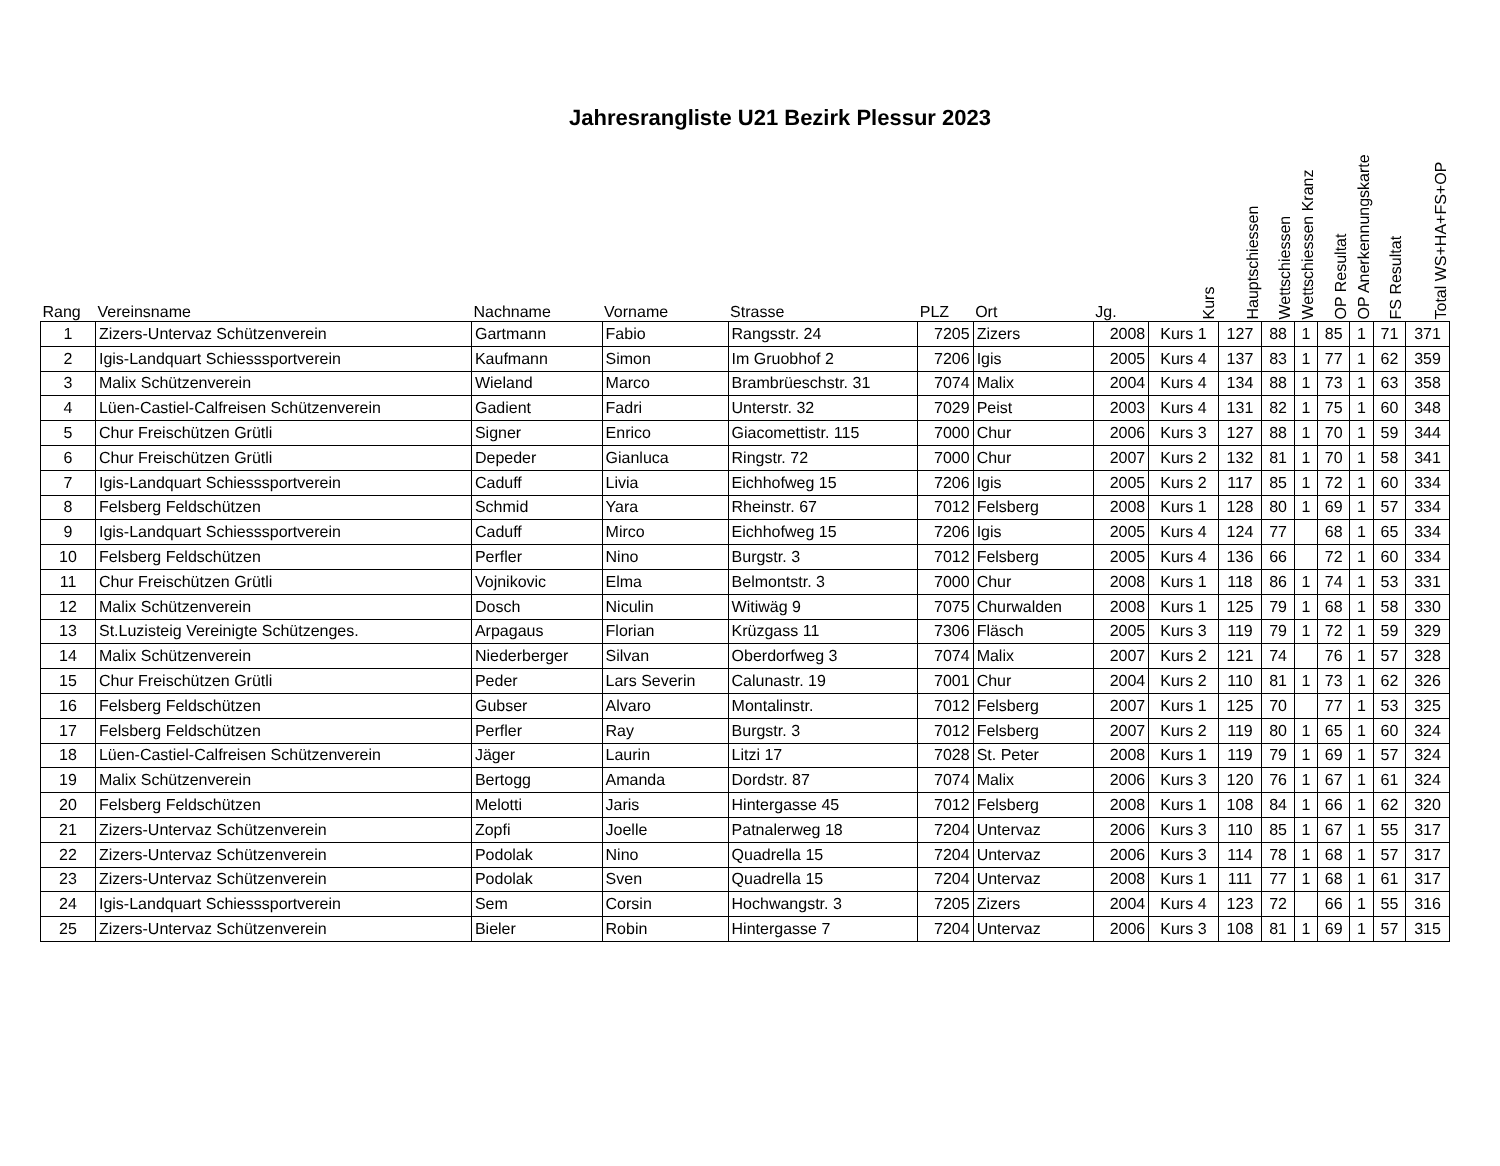Jahresrangliste U21 Bezirk Plessur 2023
| Rang | Vereinsname | Nachname | Vorname | Strasse | PLZ | Ort | Jg. | Kurs | Hauptschiessen | Wettschiessen | Wettschiessen Kranz | OP Resultat | OP Anerkennungskarte | FS Resultat | Total WS+HA+FS+OP |
| --- | --- | --- | --- | --- | --- | --- | --- | --- | --- | --- | --- | --- | --- | --- | --- |
| 1 | Zizers-Untervaz Schützenverein | Gartmann | Fabio | Rangsstr. 24 | 7205 | Zizers | 2008 | Kurs 1 | 127 | 88 | 1 | 85 | 1 | 71 | 371 |
| 2 | Igis-Landquart Schiesssportverein | Kaufmann | Simon | Im Gruobhof 2 | 7206 | Igis | 2005 | Kurs 4 | 137 | 83 | 1 | 77 | 1 | 62 | 359 |
| 3 | Malix Schützenverein | Wieland | Marco | Brambrüeschstr. 31 | 7074 | Malix | 2004 | Kurs 4 | 134 | 88 | 1 | 73 | 1 | 63 | 358 |
| 4 | Lüen-Castiel-Calfreisen Schützenverein | Gadient | Fadri | Unterstr. 32 | 7029 | Peist | 2003 | Kurs 4 | 131 | 82 | 1 | 75 | 1 | 60 | 348 |
| 5 | Chur Freischützen Grütli | Signer | Enrico | Giacomettistr. 115 | 7000 | Chur | 2006 | Kurs 3 | 127 | 88 | 1 | 70 | 1 | 59 | 344 |
| 6 | Chur Freischützen Grütli | Depeder | Gianluca | Ringstr. 72 | 7000 | Chur | 2007 | Kurs 2 | 132 | 81 | 1 | 70 | 1 | 58 | 341 |
| 7 | Igis-Landquart Schiesssportverein | Caduff | Livia | Eichhofweg 15 | 7206 | Igis | 2005 | Kurs 2 | 117 | 85 | 1 | 72 | 1 | 60 | 334 |
| 8 | Felsberg Feldschützen | Schmid | Yara | Rheinstr. 67 | 7012 | Felsberg | 2008 | Kurs 1 | 128 | 80 | 1 | 69 | 1 | 57 | 334 |
| 9 | Igis-Landquart Schiesssportverein | Caduff | Mirco | Eichhofweg 15 | 7206 | Igis | 2005 | Kurs 4 | 124 | 77 | | 68 | 1 | 65 | 334 |
| 10 | Felsberg Feldschützen | Perfler | Nino | Burgstr. 3 | 7012 | Felsberg | 2005 | Kurs 4 | 136 | 66 | | 72 | 1 | 60 | 334 |
| 11 | Chur Freischützen Grütli | Vojnikovic | Elma | Belmontstr. 3 | 7000 | Chur | 2008 | Kurs 1 | 118 | 86 | 1 | 74 | 1 | 53 | 331 |
| 12 | Malix Schützenverein | Dosch | Niculin | Witiwäg 9 | 7075 | Churwalden | 2008 | Kurs 1 | 125 | 79 | 1 | 68 | 1 | 58 | 330 |
| 13 | St.Luzisteig Vereinigte Schützenges. | Arpagaus | Florian | Krüzgass 11 | 7306 | Fläsch | 2005 | Kurs 3 | 119 | 79 | 1 | 72 | 1 | 59 | 329 |
| 14 | Malix Schützenverein | Niederberger | Silvan | Oberdorfweg 3 | 7074 | Malix | 2007 | Kurs 2 | 121 | 74 | | 76 | 1 | 57 | 328 |
| 15 | Chur Freischützen Grütli | Peder | Lars Severin | Calunastr. 19 | 7001 | Chur | 2004 | Kurs 2 | 110 | 81 | 1 | 73 | 1 | 62 | 326 |
| 16 | Felsberg Feldschützen | Gubser | Alvaro | Montalinstr. | 7012 | Felsberg | 2007 | Kurs 1 | 125 | 70 | | 77 | 1 | 53 | 325 |
| 17 | Felsberg Feldschützen | Perfler | Ray | Burgstr. 3 | 7012 | Felsberg | 2007 | Kurs 2 | 119 | 80 | 1 | 65 | 1 | 60 | 324 |
| 18 | Lüen-Castiel-Calfreisen Schützenverein | Jäger | Laurin | Litzi 17 | 7028 | St. Peter | 2008 | Kurs 1 | 119 | 79 | 1 | 69 | 1 | 57 | 324 |
| 19 | Malix Schützenverein | Bertogg | Amanda | Dordstr. 87 | 7074 | Malix | 2006 | Kurs 3 | 120 | 76 | 1 | 67 | 1 | 61 | 324 |
| 20 | Felsberg Feldschützen | Melotti | Jaris | Hintergasse 45 | 7012 | Felsberg | 2008 | Kurs 1 | 108 | 84 | 1 | 66 | 1 | 62 | 320 |
| 21 | Zizers-Untervaz Schützenverein | Zopfi | Joelle | Patnalerweg 18 | 7204 | Untervaz | 2006 | Kurs 3 | 110 | 85 | 1 | 67 | 1 | 55 | 317 |
| 22 | Zizers-Untervaz Schützenverein | Podolak | Nino | Quadrella 15 | 7204 | Untervaz | 2006 | Kurs 3 | 114 | 78 | 1 | 68 | 1 | 57 | 317 |
| 23 | Zizers-Untervaz Schützenverein | Podolak | Sven | Quadrella 15 | 7204 | Untervaz | 2008 | Kurs 1 | 111 | 77 | 1 | 68 | 1 | 61 | 317 |
| 24 | Igis-Landquart Schiesssportverein | Sem | Corsin | Hochwangstr. 3 | 7205 | Zizers | 2004 | Kurs 4 | 123 | 72 | | 66 | 1 | 55 | 316 |
| 25 | Zizers-Untervaz Schützenverein | Bieler | Robin | Hintergasse 7 | 7204 | Untervaz | 2006 | Kurs 3 | 108 | 81 | 1 | 69 | 1 | 57 | 315 |